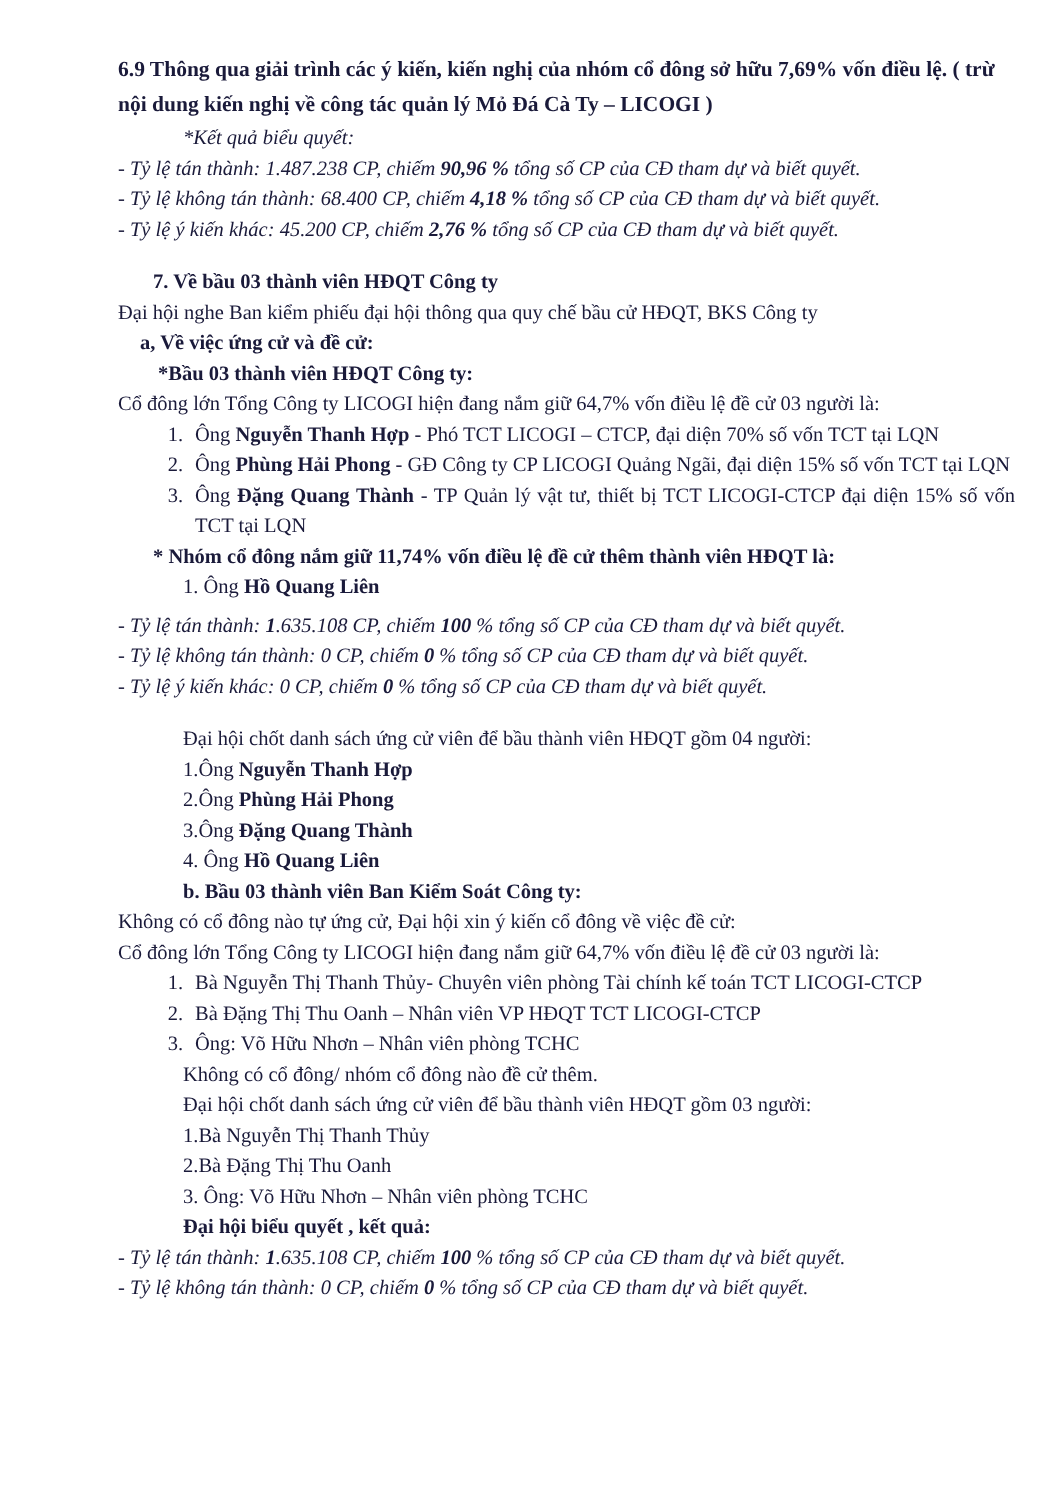6.9 Thông qua giải trình các ý kiến, kiến nghị của nhóm cổ đông sở hữu 7,69% vốn điều lệ. ( trừ nội dung kiến nghị về công tác quản lý Mỏ Đá Cà Ty – LICOGI )
*Kết quả biểu quyết:
- Tỷ lệ tán thành: 1.487.238 CP, chiếm 90,96 % tổng số CP của CĐ tham dự và biết quyết.
- Tỷ lệ không tán thành: 68.400 CP, chiếm 4,18 % tổng số CP của CĐ tham dự và biết quyết.
- Tỷ lệ ý kiến khác: 45.200 CP, chiếm 2,76 % tổng số CP của CĐ tham dự và biết quyết.
7. Về bầu 03 thành viên HĐQT Công ty
Đại hội nghe Ban kiểm phiếu đại hội thông qua quy chế bầu cử HĐQT, BKS Công ty
a, Về việc ứng cử và đề cử:
*Bầu 03 thành viên HĐQT Công ty:
Cổ đông lớn Tổng Công ty LICOGI hiện đang nắm giữ 64,7% vốn điều lệ đề cử 03 người là:
1. Ông Nguyễn Thanh Hợp - Phó TCT LICOGI – CTCP, đại diện 70% số vốn TCT tại LQN
2. Ông Phùng Hải Phong - GĐ Công ty CP LICOGI Quảng Ngãi, đại diện 15% số vốn TCT tại LQN
3. Ông Đặng Quang Thành - TP Quản lý vật tư, thiết bị TCT LICOGI-CTCP đại diện 15% số vốn TCT tại LQN
* Nhóm cổ đông nắm giữ 11,74% vốn điều lệ đề cử thêm thành viên HĐQT là:
1. Ông Hồ Quang Liên
- Tỷ lệ tán thành: 1.635.108 CP, chiếm 100 % tổng số CP của CĐ tham dự và biết quyết.
- Tỷ lệ không tán thành: 0 CP, chiếm 0 % tổng số CP của CĐ tham dự và biết quyết.
- Tỷ lệ ý kiến khác: 0 CP, chiếm 0 % tổng số CP của CĐ tham dự và biết quyết.
Đại hội chốt danh sách ứng cử viên để bầu thành viên HĐQT gồm 04 người:
1.Ông Nguyễn Thanh Hợp
2.Ông Phùng Hải Phong
3.Ông Đặng Quang Thành
4. Ông Hồ Quang Liên
b. Bầu 03 thành viên Ban Kiểm Soát Công ty:
Không có cổ đông nào tự ứng cử, Đại hội xin ý kiến cổ đông về việc đề cử:
Cổ đông lớn Tổng Công ty LICOGI hiện đang nắm giữ 64,7% vốn điều lệ đề cử 03 người là:
1. Bà Nguyễn Thị Thanh Thủy- Chuyên viên phòng Tài chính kế toán TCT LICOGI-CTCP
2. Bà Đặng Thị Thu Oanh – Nhân viên VP HĐQT TCT LICOGI-CTCP
3. Ông: Võ Hữu Nhơn – Nhân viên phòng TCHC
Không có cổ đông/ nhóm cổ đông nào đề cử thêm.
Đại hội chốt danh sách ứng cử viên để bầu thành viên HĐQT gồm 03 người:
1.Bà Nguyễn Thị Thanh Thủy
2.Bà Đặng Thị Thu Oanh
3. Ông: Võ Hữu Nhơn – Nhân viên phòng TCHC
Đại hội biểu quyết , kết quả:
- Tỷ lệ tán thành: 1.635.108 CP, chiếm 100 % tổng số CP của CĐ tham dự và biết quyết.
- Tỷ lệ không tán thành: 0 CP, chiếm 0 % tổng số CP của CĐ tham dự và biết quyết.